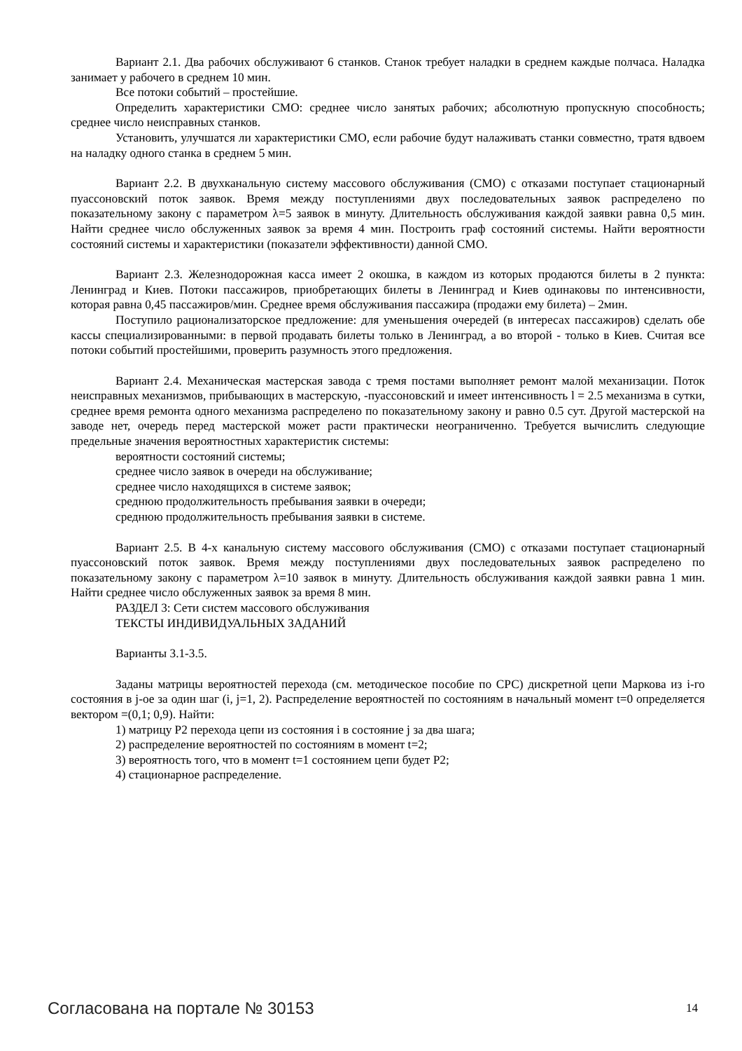Вариант 2.1. Два рабочих обслуживают 6 станков. Станок требует наладки в среднем каждые полчаса. Наладка занимает у рабочего в среднем 10 мин.
Все потоки событий – простейшие.
Определить характеристики СМО: среднее число занятых рабочих; абсолютную пропускную способность; среднее число неисправных станков.
Установить, улучшатся ли характеристики СМО, если рабочие будут налаживать станки совместно, тратя вдвоем на наладку одного станка в среднем 5 мин.
Вариант 2.2. В двухканальную систему массового обслуживания (СМО) с отказами поступает стационарный пуассоновский поток заявок. Время между поступлениями двух последовательных заявок распределено по показательному закону с параметром λ=5 заявок в минуту. Длительность обслуживания каждой заявки равна 0,5 мин. Найти среднее число обслуженных заявок за время 4 мин. Построить граф состояний системы. Найти вероятности состояний системы и характеристики (показатели эффективности) данной СМО.
Вариант 2.3. Железнодорожная касса имеет 2 окошка, в каждом из которых продаются билеты в 2 пункта: Ленинград и Киев. Потоки пассажиров, приобретающих билеты в Ленинград и Киев одинаковы по интенсивности, которая равна 0,45 пассажиров/мин. Среднее время обслуживания пассажира (продажи ему билета) – 2мин.
Поступило рационализаторское предложение: для уменьшения очередей (в интересах пассажиров) сделать обе кассы специализированными: в первой продавать билеты только в Ленинград, а во второй - только в Киев. Считая все потоки событий простейшими, проверить разумность этого предложения.
Вариант 2.4. Механическая мастерская завода с тремя постами выполняет ремонт малой механизации. Поток неисправных механизмов, прибывающих в мастерскую, -пуассоновский и имеет интенсивность l = 2.5 механизма в сутки, среднее время ремонта одного механизма распределено по показательному закону и равно 0.5 сут. Другой мастерской на заводе нет, очередь перед мастерской может расти практически неограниченно. Требуется вычислить следующие предельные значения вероятностных характеристик системы:
вероятности состояний системы;
среднее число заявок в очереди на обслуживание;
среднее число находящихся в системе заявок;
среднюю продолжительность пребывания заявки в очереди;
среднюю продолжительность пребывания заявки в системе.
Вариант 2.5. В 4-х канальную систему массового обслуживания (СМО) с отказами поступает стационарный пуассоновский поток заявок. Время между поступлениями двух последовательных заявок распределено по показательному закону с параметром λ=10 заявок в минуту. Длительность обслуживания каждой заявки равна 1 мин. Найти среднее число обслуженных заявок за время 8 мин.
РАЗДЕЛ 3: Сети систем массового обслуживания
ТЕКСТЫ ИНДИВИДУАЛЬНЫХ ЗАДАНИЙ
Варианты 3.1-3.5.
Заданы матрицы вероятностей перехода (см. методическое пособие по СРС) дискретной цепи Маркова из i-го состояния в j-ое за один шаг (i, j=1, 2). Распределение вероятностей по состояниям в начальный момент t=0 определяется вектором =(0,1; 0,9). Найти:
1) матрицу P2 перехода цепи из состояния i в состояние j за два шага;
2) распределение вероятностей по состояниям в момент t=2;
3) вероятность того, что в момент t=1 состоянием цепи будет P2;
4) стационарное распределение.
Согласована на портале № 30153 14